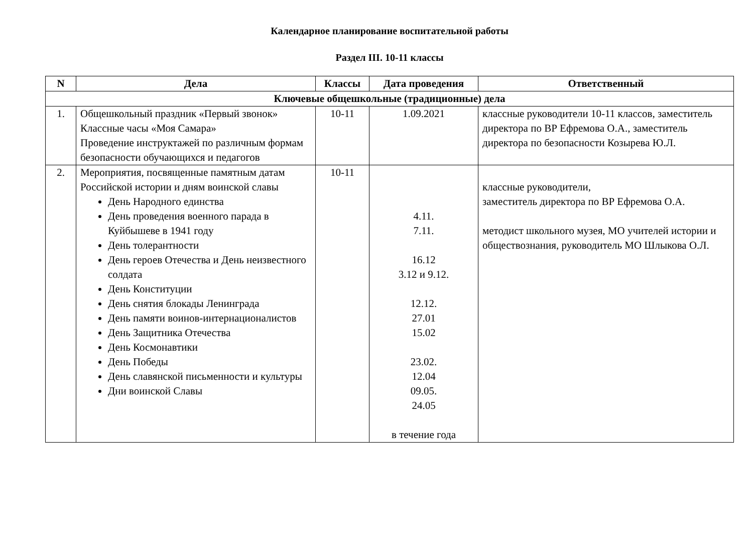Календарное планирование воспитательной работы
Раздел III. 10-11 классы
| N | Дела | Классы | Дата проведения | Ответственный |
| --- | --- | --- | --- | --- |
| Ключевые общешкольные (традиционные) дела | | | | |
| 1. | Общешкольный праздник «Первый звонок» Классные часы «Моя Самара» Проведение инструктажей по различным формам безопасности обучающихся и педагогов | 10-11 | 1.09.2021 | классные руководители 10-11 классов, заместитель директора по ВР Ефремова О.А., заместитель директора по безопасности Козырева Ю.Л. |
| 2. | Мероприятия, посвященные памятным датам Российской истории и дням воинской славы День Народного единства День проведения военного парада в Куйбышеве в 1941 году День толерантности День героев Отечества и День неизвестного солдата День Конституции День снятия блокады Ленинграда День памяти воинов-интернационалистов День Защитника Отечества День Космонавтики День Победы День славянской письменности и культуры Дни воинской Славы | 10-11 | 4.11. 7.11. 16.12 3.12 и 9.12. 12.12. 27.01 15.02 23.02. 12.04 09.05. 24.05 в течение года | классные руководители, заместитель директора по ВР Ефремова О.А. методист школьного музея, МО учителей истории и обществознания, руководитель МО Шлыкова О.Л. |